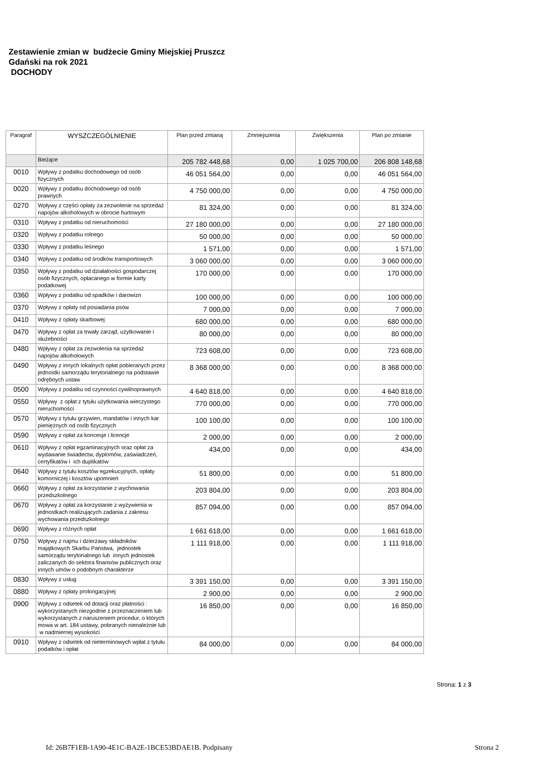Zestawienie zmian w budżecie Gminy Miejskiej Pruszcz
Gdański na rok 2021
DOCHODY
| Paragraf | WYSZCZEGÓLNIENIE | Plan przed zmianą | Zmniejszenia | Zwiększenia | Plan po zmianie |
| --- | --- | --- | --- | --- | --- |
| | Bieżące | 205 782 448,68 | 0,00 | 1 025 700,00 | 206 808 148,68 |
| 0010 | Wpływy z podatku dochodowego od osób fizycznych | 46 051 564,00 | 0,00 | 0,00 | 46 051 564,00 |
| 0020 | Wpływy z podatku dochodowego od osób prawnych | 4 750 000,00 | 0,00 | 0,00 | 4 750 000,00 |
| 0270 | Wpływy z części opłaty za zezwolenie na sprzedaż napojów alkoholowych w obrocie hurtowym | 81 324,00 | 0,00 | 0,00 | 81 324,00 |
| 0310 | Wpływy z podatku od nieruchomości | 27 180 000,00 | 0,00 | 0,00 | 27 180 000,00 |
| 0320 | Wpływy z podatku rolnego | 50 000,00 | 0,00 | 0,00 | 50 000,00 |
| 0330 | Wpływy z podatku leśnego | 1 571,00 | 0,00 | 0,00 | 1 571,00 |
| 0340 | Wpływy z podatku od środków transportowych | 3 060 000,00 | 0,00 | 0,00 | 3 060 000,00 |
| 0350 | Wpływy z podatku od działalności gospodarczej osób fizycznych, opłacanego w formie karty podatkowej | 170 000,00 | 0,00 | 0,00 | 170 000,00 |
| 0360 | Wpływy z podatku od spadków i darowizn | 100 000,00 | 0,00 | 0,00 | 100 000,00 |
| 0370 | Wpływy z opłaty od posiadania psów | 7 000,00 | 0,00 | 0,00 | 7 000,00 |
| 0410 | Wpływy z opłaty skarbowej | 680 000,00 | 0,00 | 0,00 | 680 000,00 |
| 0470 | Wpływy z opłat za trwały zarząd, użytkowanie i służebności | 80 000,00 | 0,00 | 0,00 | 80 000,00 |
| 0480 | Wpływy z opłat za zezwolenia na sprzedaż napojów alkoholowych | 723 608,00 | 0,00 | 0,00 | 723 608,00 |
| 0490 | Wpływy z innych lokalnych opłat pobieranych przez jednostki samorządu terytorialnego na podstawie odrębnych ustaw | 8 368 000,00 | 0,00 | 0,00 | 8 368 000,00 |
| 0500 | Wpływy z podatku od czynności cywilnoprawnych | 4 640 818,00 | 0,00 | 0,00 | 4 640 818,00 |
| 0550 | Wpływy z opłat z tytułu użytkowania wieczystego nieruchomości | 770 000,00 | 0,00 | 0,00 | 770 000,00 |
| 0570 | Wpływy z tytułu grzywien, mandatów i innych kar pieniężnych od osób fizycznych | 100 100,00 | 0,00 | 0,00 | 100 100,00 |
| 0590 | Wpływy z opłat za koncesje i licencje | 2 000,00 | 0,00 | 0,00 | 2 000,00 |
| 0610 | Wpływy z opłat egzaminacyjnych oraz opłat za wydawanie świadectw, dyplomów, zaświadczeń, certyfikatów i ich duplikatów | 434,00 | 0,00 | 0,00 | 434,00 |
| 0640 | Wpływy z tytułu kosztów egzekucyjnych, opłaty komorniczej i kosztów upomnień | 51 800,00 | 0,00 | 0,00 | 51 800,00 |
| 0660 | Wpływy z opłat za korzystanie z wychowania przedszkolnego | 203 804,00 | 0,00 | 0,00 | 203 804,00 |
| 0670 | Wpływy z opłat za korzystanie z wyżywienia w jednostkach realizujących zadania z zakresu wychowania przedszkolnego | 857 094,00 | 0,00 | 0,00 | 857 094,00 |
| 0690 | Wpływy z różnych opłat | 1 661 618,00 | 0,00 | 0,00 | 1 661 618,00 |
| 0750 | Wpływy z najmu i dzierżawy składników majątkowych Skarbu Państwa, jednostek samorządu terytorialnego lub innych jednostek zaliczanych do sektora finansów publicznych oraz innych umów o podobnym charakterze | 1 111 918,00 | 0,00 | 0,00 | 1 111 918,00 |
| 0830 | Wpływy z usług | 3 391 150,00 | 0,00 | 0,00 | 3 391 150,00 |
| 0880 | Wpływy z opłaty prolongacyjnej | 2 900,00 | 0,00 | 0,00 | 2 900,00 |
| 0900 | Wpływy z odsetek od dotacji oraz płatności : wykorzystanych niezgodnie z przeznaczeniem lub wykorzystanych z naruszeniem procedur, o których mowa w art. 184 ustawy, pobranych nienależnie lub w nadmiernej wysokości | 16 850,00 | 0,00 | 0,00 | 16 850,00 |
| 0910 | Wpływy z odsetek od nieterminowych wpłat z tytułu podatków i opłat | 84 000,00 | 0,00 | 0,00 | 84 000,00 |
Strona: 1 z 3
Id: 26B7F1EB-1A90-4E1C-BA2E-1BCE53BDAE1B. Podpisany Strona 2